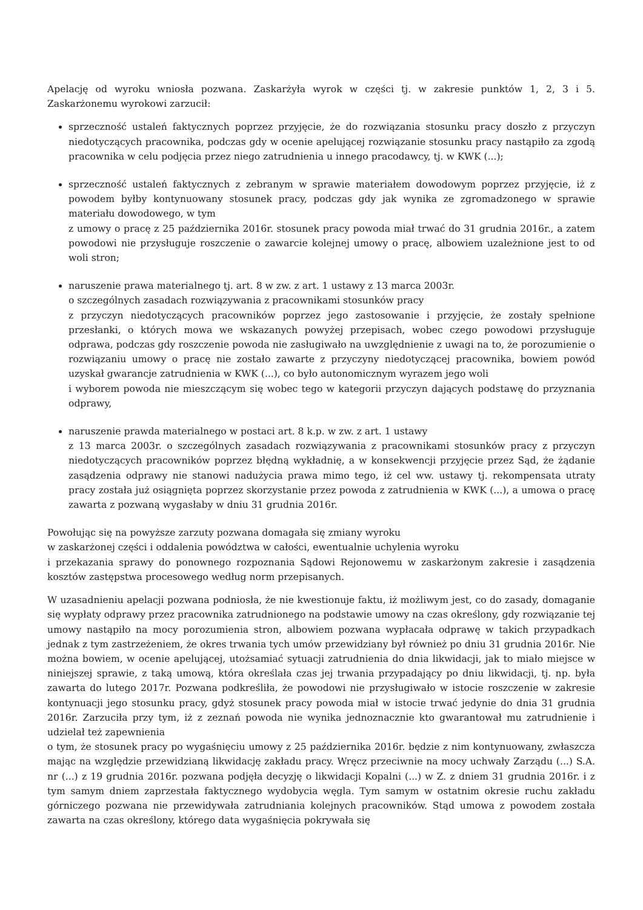Apelację od wyroku wniosła pozwana. Zaskarżyła wyrok w części tj. w zakresie punktów 1, 2, 3 i 5. Zaskarżonemu wyrokowi zarzucił:
sprzeczność ustaleń faktycznych poprzez przyjęcie, że do rozwiązania stosunku pracy doszło z przyczyn niedotyczących pracownika, podczas gdy w ocenie apelującej rozwiązanie stosunku pracy nastąpiło za zgodą pracownika w celu podjęcia przez niego zatrudnienia u innego pracodawcy, tj. w KWK (...);
sprzeczność ustaleń faktycznych z zebranym w sprawie materiałem dowodowym poprzez przyjęcie, iż z powodem byłby kontynuowany stosunek pracy, podczas gdy jak wynika ze zgromadzonego w sprawie materiału dowodowego, w tym
z umowy o pracę z 25 października 2016r. stosunek pracy powoda miał trwać do 31 grudnia 2016r., a zatem powodowi nie przysługuje roszczenie o zawarcie kolejnej umowy o pracę, albowiem uzależnione jest to od woli stron;
naruszenie prawa materialnego tj. art. 8 w zw. z art. 1 ustawy z 13 marca 2003r.
o szczególnych zasadach rozwiązywania z pracownikami stosunków pracy
z przyczyn niedotyczących pracowników poprzez jego zastosowanie i przyjęcie, że zostały spełnione przesłanki, o których mowa we wskazanych powyżej przepisach, wobec czego powodowi przysługuje odprawa, podczas gdy roszczenie powoda nie zasługiwało na uwzględnienie z uwagi na to, że porozumienie o rozwiązaniu umowy o pracę nie zostało zawarte z przyczyny niedotyczącej pracownika, bowiem powód uzyskał gwarancje zatrudnienia w KWK (...), co było autonomicznym wyrazem jego woli
i wyborem powoda nie mieszczącym się wobec tego w kategorii przyczyn dających podstawę do przyznania odprawy,
naruszenie prawda materialnego w postaci art. 8 k.p. w zw. z art. 1 ustawy
z 13 marca 2003r. o szczególnych zasadach rozwiązywania z pracownikami stosunków pracy z przyczyn niedotyczących pracowników poprzez błędną wykładnię, a w konsekwencji przyjęcie przez Sąd, że żądanie zasądzenia odprawy nie stanowi nadużycia prawa mimo tego, iż cel ww. ustawy tj. rekompensata utraty pracy została już osiągnięta poprzez skorzystanie przez powoda z zatrudnienia w KWK (...), a umowa o pracę zawarta z pozwaną wygasłaby w dniu 31 grudnia 2016r.
Powołując się na powyższe zarzuty pozwana domagała się zmiany wyroku
w zaskarżonej części i oddalenia powództwa w całości, ewentualnie uchylenia wyroku
i przekazania sprawy do ponownego rozpoznania Sądowi Rejonowemu w zaskarżonym zakresie i zasądzenia kosztów zastępstwa procesowego według norm przepisanych.
W uzasadnieniu apelacji pozwana podniosła, że nie kwestionuje faktu, iż możliwym jest, co do zasady, domaganie się wypłaty odprawy przez pracownika zatrudnionego na podstawie umowy na czas określony, gdy rozwiązanie tej umowy nastąpiło na mocy porozumienia stron, albowiem pozwana wypłacała odprawę w takich przypadkach jednak z tym zastrzeżeniem, że okres trwania tych umów przewidziany był również po dniu 31 grudnia 2016r. Nie można bowiem, w ocenie apelującej, utożsamiać sytuacji zatrudnienia do dnia likwidacji, jak to miało miejsce w niniejszej sprawie, z taką umową, która określała czas jej trwania przypadający po dniu likwidacji, tj. np. była zawarta do lutego 2017r. Pozwana podkreśliła, że powodowi nie przysługiwało w istocie roszczenie w zakresie kontynuacji jego stosunku pracy, gdyż stosunek pracy powoda miał w istocie trwać jedynie do dnia 31 grudnia 2016r. Zarzuciła przy tym, iż z zeznań powoda nie wynika jednoznacznie kto gwarantował mu zatrudnienie i udzielał też zapewnienia
o tym, że stosunek pracy po wygaśnięciu umowy z 25 października 2016r. będzie z nim kontynuowany, zwłaszcza mając na względzie przewidzianą likwidację zakładu pracy. Wręcz przeciwnie na mocy uchwały Zarządu (...) S.A. nr (...) z 19 grudnia 2016r. pozwana podjęła decyzję o likwidacji Kopalni (...) w Z. z dniem 31 grudnia 2016r. i z tym samym dniem zaprzestała faktycznego wydobycia węgla. Tym samym w ostatnim okresie ruchu zakładu górniczego pozwana nie przewidywała zatrudniania kolejnych pracowników. Stąd umowa z powodem została zawarta na czas określony, którego data wygaśnięcia pokrywała się